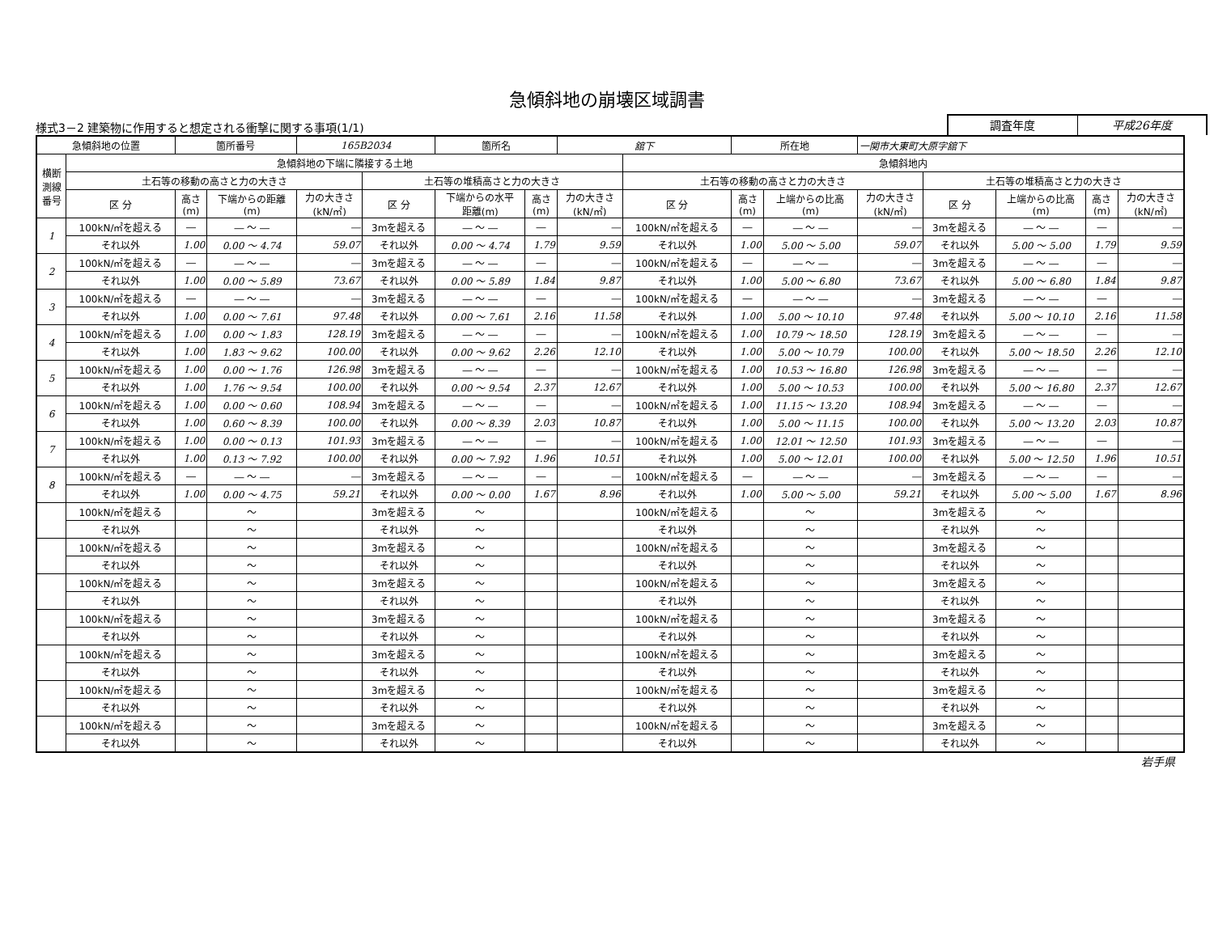急傾斜地の崩壊区域調書
様式3－2 建築物に作用すると想定される衝撃に関する事項(1/1)
調査年度 平成26年度
| 急傾斜地の位置 | | 箇所番号 | | 165B2034 | | 箇所名 | | 舘下 | | 所在地 | | 一関市大東町大原字舘下 | | | | |
| 横断 測線 番号 | 急傾斜地の下端に隣接する土地 | | | | | | | | 急傾斜地内 | | | | | | | |
| | 土石等の移動の高さと力の大きさ | | | | 土石等の堆積高さと力の大きさ | | | | 土石等の移動の高さと力の大きさ | | | | 土石等の堆積高さと力の大きさ | | | |
| | 区 分 | 高さ (m) | 下端からの距離 (m) | 力の大きさ (kN/㎡) | 区 分 | 下端からの水平 距離(m) | 高さ (m) | 力の大きさ (kN/㎡) | 区 分 | 高さ (m) | 上端からの比高 (m) | 力の大きさ (kN/㎡) | 区 分 | 上端からの比高 (m) | 高さ (m) | 力の大きさ (kN/㎡) |
| 1 | 100kN/㎡を超える | ― | ― ～ ― | ― | 3mを超える | ― ～ ― | ― | ― | 100kN/㎡を超える | ― | ― ～ ― | ― | 3mを超える | ― ～ ― | ― | ― |
| | それ以外 | 1.00 | 0.00 ～ 4.74 | 59.07 | それ以外 | 0.00 ～ 4.74 | 1.79 | 9.59 | それ以外 | 1.00 | 5.00 ～ 5.00 | 59.07 | それ以外 | 5.00 ～ 5.00 | 1.79 | 9.59 |
| 2 | 100kN/㎡を超える | ― | ― ～ ― | ― | 3mを超える | ― ～ ― | ― | ― | 100kN/㎡を超える | ― | ― ～ ― | ― | 3mを超える | ― ～ ― | ― | ― |
| | それ以外 | 1.00 | 0.00 ～ 5.89 | 73.67 | それ以外 | 0.00 ～ 5.89 | 1.84 | 9.87 | それ以外 | 1.00 | 5.00 ～ 6.80 | 73.67 | それ以外 | 5.00 ～ 6.80 | 1.84 | 9.87 |
| 3 | 100kN/㎡を超える | ― | ― ～ ― | ― | 3mを超える | ― ～ ― | ― | ― | 100kN/㎡を超える | ― | ― ～ ― | ― | 3mを超える | ― ～ ― | ― | ― |
| | それ以外 | 1.00 | 0.00 ～ 7.61 | 97.48 | それ以外 | 0.00 ～ 7.61 | 2.16 | 11.58 | それ以外 | 1.00 | 5.00 ～ 10.10 | 97.48 | それ以外 | 5.00 ～ 10.10 | 2.16 | 11.58 |
| 4 | 100kN/㎡を超える | 1.00 | 0.00 ～ 1.83 | 128.19 | 3mを超える | ― ～ ― | ― | ― | 100kN/㎡を超える | 1.00 | 10.79 ～ 18.50 | 128.19 | 3mを超える | ― ～ ― | ― | ― |
| | それ以外 | 1.00 | 1.83 ～ 9.62 | 100.00 | それ以外 | 0.00 ～ 9.62 | 2.26 | 12.10 | それ以外 | 1.00 | 5.00 ～ 10.79 | 100.00 | それ以外 | 5.00 ～ 18.50 | 2.26 | 12.10 |
| 5 | 100kN/㎡を超える | 1.00 | 0.00 ～ 1.76 | 126.98 | 3mを超える | ― ～ ― | ― | ― | 100kN/㎡を超える | 1.00 | 10.53 ～ 16.80 | 126.98 | 3mを超える | ― ～ ― | ― | ― |
| | それ以外 | 1.00 | 1.76 ～ 9.54 | 100.00 | それ以外 | 0.00 ～ 9.54 | 2.37 | 12.67 | それ以外 | 1.00 | 5.00 ～ 10.53 | 100.00 | それ以外 | 5.00 ～ 16.80 | 2.37 | 12.67 |
| 6 | 100kN/㎡を超える | 1.00 | 0.00 ～ 0.60 | 108.94 | 3mを超える | ― ～ ― | ― | ― | 100kN/㎡を超える | 1.00 | 11.15 ～ 13.20 | 108.94 | 3mを超える | ― ～ ― | ― | ― |
| | それ以外 | 1.00 | 0.60 ～ 8.39 | 100.00 | それ以外 | 0.00 ～ 8.39 | 2.03 | 10.87 | それ以外 | 1.00 | 5.00 ～ 11.15 | 100.00 | それ以外 | 5.00 ～ 13.20 | 2.03 | 10.87 |
| 7 | 100kN/㎡を超える | 1.00 | 0.00 ～ 0.13 | 101.93 | 3mを超える | ― ～ ― | ― | ― | 100kN/㎡を超える | 1.00 | 12.01 ～ 12.50 | 101.93 | 3mを超える | ― ～ ― | ― | ― |
| | それ以外 | 1.00 | 0.13 ～ 7.92 | 100.00 | それ以外 | 0.00 ～ 7.92 | 1.96 | 10.51 | それ以外 | 1.00 | 5.00 ～ 12.01 | 100.00 | それ以外 | 5.00 ～ 12.50 | 1.96 | 10.51 |
| 8 | 100kN/㎡を超える | ― | ― ～ ― | ― | 3mを超える | ― ～ ― | ― | ― | 100kN/㎡を超える | ― | ― ～ ― | ― | 3mを超える | ― ～ ― | ― | ― |
| | それ以外 | 1.00 | 0.00 ～ 4.75 | 59.21 | それ以外 | 0.00 ～ 0.00 | 1.67 | 8.96 | それ以外 | 1.00 | 5.00 ～ 5.00 | 59.21 | それ以外 | 5.00 ～ 5.00 | 1.67 | 8.96 |
| | 100kN/㎡を超える | | ～ | | 3mを超える | ～ | | | 100kN/㎡を超える | | ～ | | 3mを超える | ～ | | |
| | それ以外 | | ～ | | それ以外 | ～ | | | それ以外 | | ～ | | それ以外 | ～ | | |
| | 100kN/㎡を超える | | ～ | | 3mを超える | ～ | | | 100kN/㎡を超える | | ～ | | 3mを超える | ～ | | |
| | それ以外 | | ～ | | それ以外 | ～ | | | それ以外 | | ～ | | それ以外 | ～ | | |
| | 100kN/㎡を超える | | ～ | | 3mを超える | ～ | | | 100kN/㎡を超える | | ～ | | 3mを超える | ～ | | |
| | それ以外 | | ～ | | それ以外 | ～ | | | それ以外 | | ～ | | それ以外 | ～ | | |
| | 100kN/㎡を超える | | ～ | | 3mを超える | ～ | | | 100kN/㎡を超える | | ～ | | 3mを超える | ～ | | |
| | それ以外 | | ～ | | それ以外 | ～ | | | それ以外 | | ～ | | それ以外 | ～ | | |
| | 100kN/㎡を超える | | ～ | | 3mを超える | ～ | | | 100kN/㎡を超える | | ～ | | 3mを超える | ～ | | |
| | それ以外 | | ～ | | それ以外 | ～ | | | それ以外 | | ～ | | それ以外 | ～ | | |
| | 100kN/㎡を超える | | ～ | | 3mを超える | ～ | | | 100kN/㎡を超える | | ～ | | 3mを超える | ～ | | |
| | それ以外 | | ～ | | それ以外 | ～ | | | それ以外 | | ～ | | それ以外 | ～ | | |
| | 100kN/㎡を超える | | ～ | | 3mを超える | ～ | | | 100kN/㎡を超える | | ～ | | 3mを超える | ～ | | |
| | それ以外 | | ～ | | それ以外 | ～ | | | それ以外 | | ～ | | それ以外 | ～ | | |
岩手県